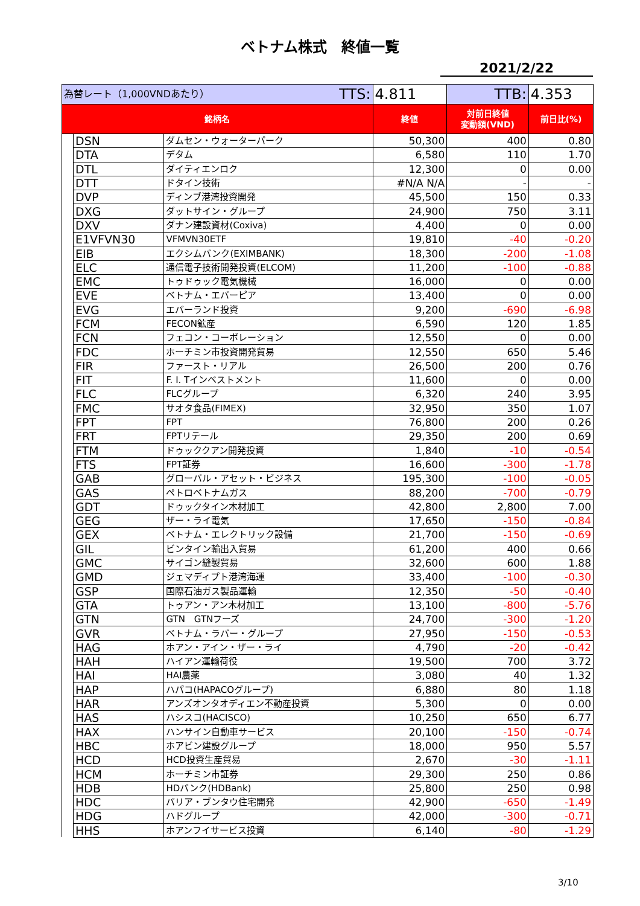ベトナム株式　終値一覧
2021/2/22
| 為替レート（1,000VNDあたり） TTS: | | | 4.811 | TTB: | 4.353 |
| 銘柄名 | | | 終値 | 対前日終値 変動額(VND) | 前日比(%) |
| | DSN | ダムセン・ウォーターパーク | 50,300 | 400 | 0.80 |
| | DTA | デタム | 6,580 | 110 | 1.70 |
| | DTL | ダイティエンロク | 12,300 | 0 | 0.00 |
| | DTT | ドタイン技術 | #N/A N/A | - | - |
| | DVP | ディンブ港湾投資開発 | 45,500 | 150 | 0.33 |
| | DXG | ダットサイン・グループ | 24,900 | 750 | 3.11 |
| | DXV | ダナン建設資材(Coxiva) | 4,400 | 0 | 0.00 |
| | E1VFVN30 | VFMVN30ETF | 19,810 | -40 | -0.20 |
| | EIB | エクシムバンク(EXIMBANK) | 18,300 | -200 | -1.08 |
| | ELC | 通信電子技術開発投資(ELCOM) | 11,200 | -100 | -0.88 |
| | EMC | トゥドゥック電気機械 | 16,000 | 0 | 0.00 |
| | EVE | ベトナム・エバーピア | 13,400 | 0 | 0.00 |
| | EVG | エバーランド投資 | 9,200 | -690 | -6.98 |
| | FCM | FECON鉱産 | 6,590 | 120 | 1.85 |
| | FCN | フェコン・コーポレーション | 12,550 | 0 | 0.00 |
| | FDC | ホーチミン市投資開発貿易 | 12,550 | 650 | 5.46 |
| | FIR | ファースト・リアル | 26,500 | 200 | 0.76 |
| | FIT | F. I. Tインベストメント | 11,600 | 0 | 0.00 |
| | FLC | FLCグループ | 6,320 | 240 | 3.95 |
| | FMC | サオタ食品(FIMEX) | 32,950 | 350 | 1.07 |
| | FPT | FPT | 76,800 | 200 | 0.26 |
| | FRT | FPTリテール | 29,350 | 200 | 0.69 |
| | FTM | ドゥッククアン開発投資 | 1,840 | -10 | -0.54 |
| | FTS | FPT証券 | 16,600 | -300 | -1.78 |
| | GAB | グローバル・アセット・ビジネス | 195,300 | -100 | -0.05 |
| | GAS | ペトロベトナムガス | 88,200 | -700 | -0.79 |
| | GDT | ドゥックタイン木材加工 | 42,800 | 2,800 | 7.00 |
| | GEG | ザー・ライ電気 | 17,650 | -150 | -0.84 |
| | GEX | ベトナム・エレクトリック設備 | 21,700 | -150 | -0.69 |
| | GIL | ビンタイン輸出入貿易 | 61,200 | 400 | 0.66 |
| | GMC | サイゴン縫製貿易 | 32,600 | 600 | 1.88 |
| | GMD | ジェマディプト港湾海運 | 33,400 | -100 | -0.30 |
| | GSP | 国際石油ガス製品運輸 | 12,350 | -50 | -0.40 |
| | GTA | トゥアン・アン木材加工 | 13,100 | -800 | -5.76 |
| | GTN | GTN GTNフーズ | 24,700 | -300 | -1.20 |
| | GVR | ベトナム・ラバー・グループ | 27,950 | -150 | -0.53 |
| | HAG | ホアン・アイン・ザー・ライ | 4,790 | -20 | -0.42 |
| | HAH | ハイアン運輸荷役 | 19,500 | 700 | 3.72 |
| | HAI | HAI農薬 | 3,080 | 40 | 1.32 |
| | HAP | ハパコ(HAPACOグループ) | 6,880 | 80 | 1.18 |
| | HAR | アンズオンタオディエン不動産投資 | 5,300 | 0 | 0.00 |
| | HAS | ハシスコ(HACISCO) | 10,250 | 650 | 6.77 |
| | HAX | ハンサイン自動車サービス | 20,100 | -150 | -0.74 |
| | HBC | ホアビン建設グループ | 18,000 | 950 | 5.57 |
| | HCD | HCD投資生産貿易 | 2,670 | -30 | -1.11 |
| | HCM | ホーチミン市証券 | 29,300 | 250 | 0.86 |
| | HDB | HDバンク(HDBank) | 25,800 | 250 | 0.98 |
| | HDC | バリア・ブンタウ住宅開発 | 42,900 | -650 | -1.49 |
| | HDG | ハドグループ | 42,000 | -300 | -0.71 |
| | HHS | ホアンフイサービス投資 | 6,140 | -80 | -1.29 |
3/10